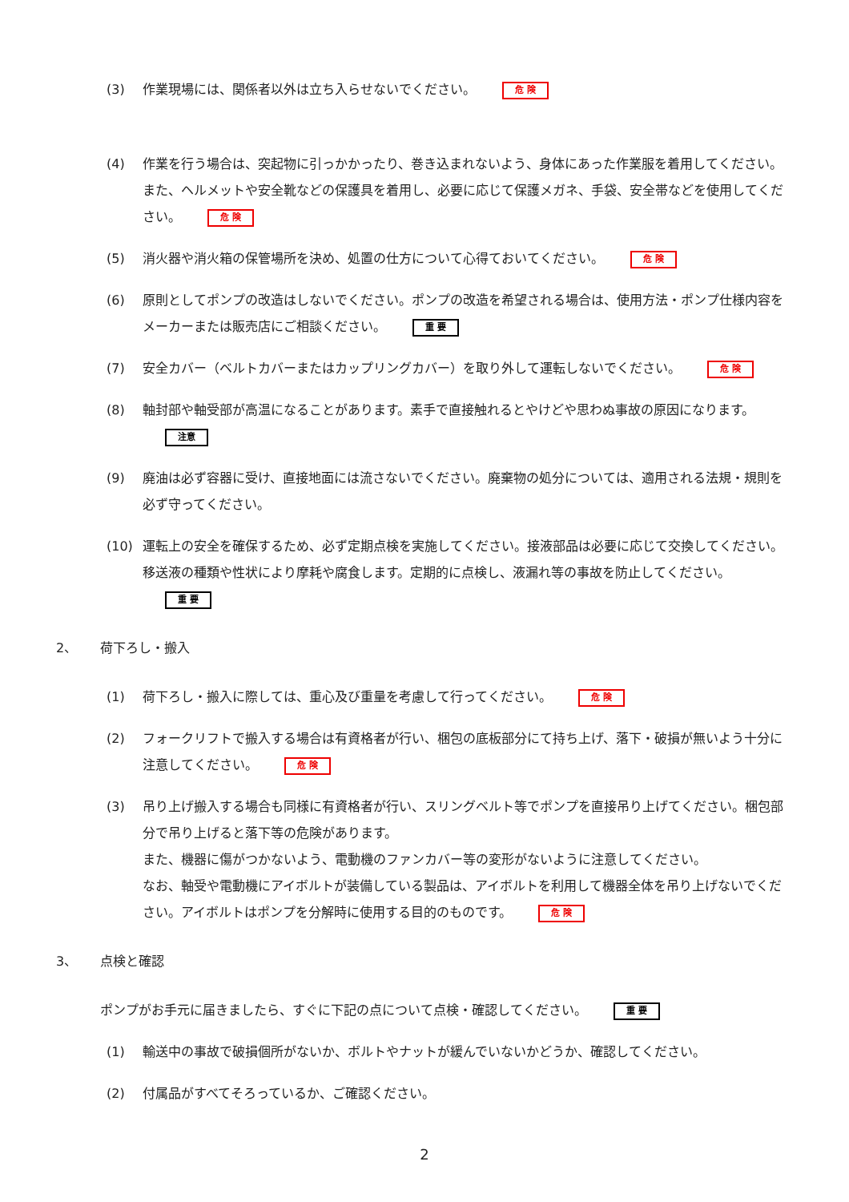(3) 作業現場には、関係者以外は立ち入らせないでください。 危 険
(4) 作業を行う場合は、突起物に引っかかったり、巻き込まれないよう、身体にあった作業服を着用してください。また、ヘルメットや安全靴などの保護具を着用し、必要に応じて保護メガネ、手袋、安全帯などを使用してください。 危 険
(5) 消火器や消火箱の保管場所を決め、処置の仕方について心得ておいてください。 危 険
(6) 原則としてポンプの改造はしないでください。ポンプの改造を希望される場合は、使用方法・ポンプ仕様内容をメーカーまたは販売店にご相談ください。 重 要
(7) 安全カバー（ベルトカバーまたはカップリングカバー）を取り外して運転しないでください。 危 険
(8) 軸封部や軸受部が高温になることがあります。素手で直接触れるとやけどや思わぬ事故の原因になります。 注意
(9) 廃油は必ず容器に受け、直接地面には流さないでください。廃棄物の処分については、適用される法規・規則を必ず守ってください。
(10) 運転上の安全を確保するため、必ず定期点検を実施してください。接液部品は必要に応じて交換してください。移送液の種類や性状により摩耗や腐食します。定期的に点検し、液漏れ等の事故を防止してください。 重 要
2、 荷下ろし・搬入
(1) 荷下ろし・搬入に際しては、重心及び重量を考慮して行ってください。 危 険
(2) フォークリフトで搬入する場合は有資格者が行い、梱包の底板部分にて持ち上げ、落下・破損が無いよう十分に注意してください。 危 険
(3) 吊り上げ搬入する場合も同様に有資格者が行い、スリングベルト等でポンプを直接吊り上げてください。梱包部分で吊り上げると落下等の危険があります。
また、機器に傷がつかないよう、電動機のファンカバー等の変形がないように注意してください。
なお、軸受や電動機にアイボルトが装備している製品は、アイボルトを利用して機器全体を吊り上げないでください。アイボルトはポンプを分解時に使用する目的のものです。 危 険
3、 点検と確認
ポンプがお手元に届きましたら、すぐに下記の点について点検・確認してください。 重 要
(1) 輸送中の事故で破損個所がないか、ボルトやナットが緩んでいないかどうか、確認してください。
(2) 付属品がすべてそろっているか、ご確認ください。
2